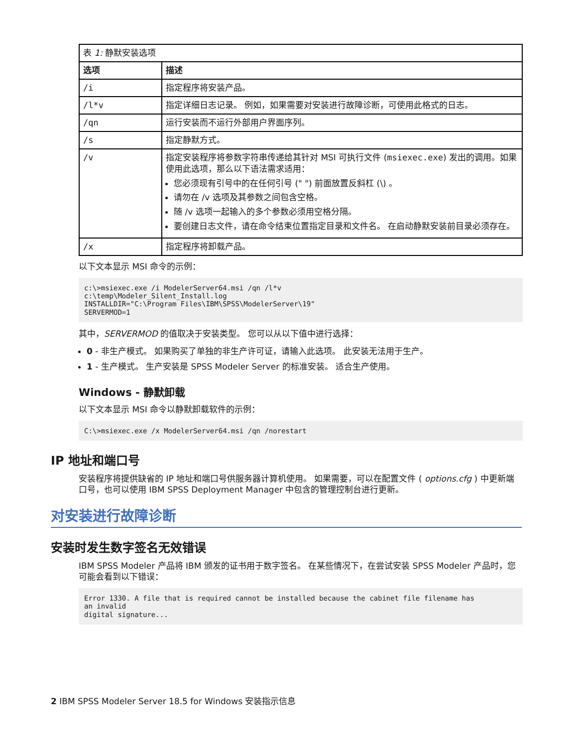| 表 1: 静默安装选项 | |
| 选项 | 描述 |
| /i | 指定程序将安装产品。 |
| /l*v | 指定详细日志记录。 例如，如果需要对安装进行故障诊断，可使用此格式的日志。 |
| /qn | 运行安装而不运行外部用户界面序列。 |
| /s | 指定静默方式。 |
| /v | 指定安装程序将参数字符串传递给其针对 MSI 可执行文件 ( msiexec.exe ) 发出的调用。如果使用此选项，那么以下语法需求适用： 您必须现有引号中的在任何引号 (" ") 前面放置反斜杠 (\) 。 请勿在 /v 选项及其参数之间包含空格。 随 /v 选项一起输入的多个参数必须用空格分隔。 要创建日志文件，请在命令结束位置指定目录和文件名。 在启动静默安装前目录必须存在。 |
| /x | 指定程序将卸载产品。 |
以下文本显示 MSI 命令的示例：
c:\>msiexec.exe /i ModelerServer64.msi /qn /l*v
c:\temp\Modeler_Silent_Install.log
INSTALLDIR="C:\Program Files\IBM\SPSS\ModelerServer\19"
SERVERMOD=1
其中，SERVERMOD 的值取决于安装类型。 您可以从以下值中进行选择：
0 - 非生产模式。 如果购买了单独的非生产许可证，请输入此选项。 此安装无法用于生产。
1 - 生产模式。 生产安装是 SPSS Modeler Server 的标准安装。 适合生产使用。
Windows - 静默卸载
以下文本显示 MSI 命令以静默卸载软件的示例：
C:\>msiexec.exe /x ModelerServer64.msi /qn /norestart
IP 地址和端口号
安装程序将提供缺省的 IP 地址和端口号供服务器计算机使用。 如果需要，可以在配置文件 ( options.cfg ) 中更新端口号，也可以使用 IBM SPSS Deployment Manager 中包含的管理控制台进行更新。
对安装进行故障诊断
安装时发生数字签名无效错误
IBM SPSS Modeler 产品将 IBM 颁发的证书用于数字签名。 在某些情况下，在尝试安装 SPSS Modeler 产品时，您可能会看到以下错误：
Error 1330. A file that is required cannot be installed because the cabinet file filename has
an invalid
digital signature...
2 IBM SPSS Modeler Server 18.5 for Windows 安装指示信息